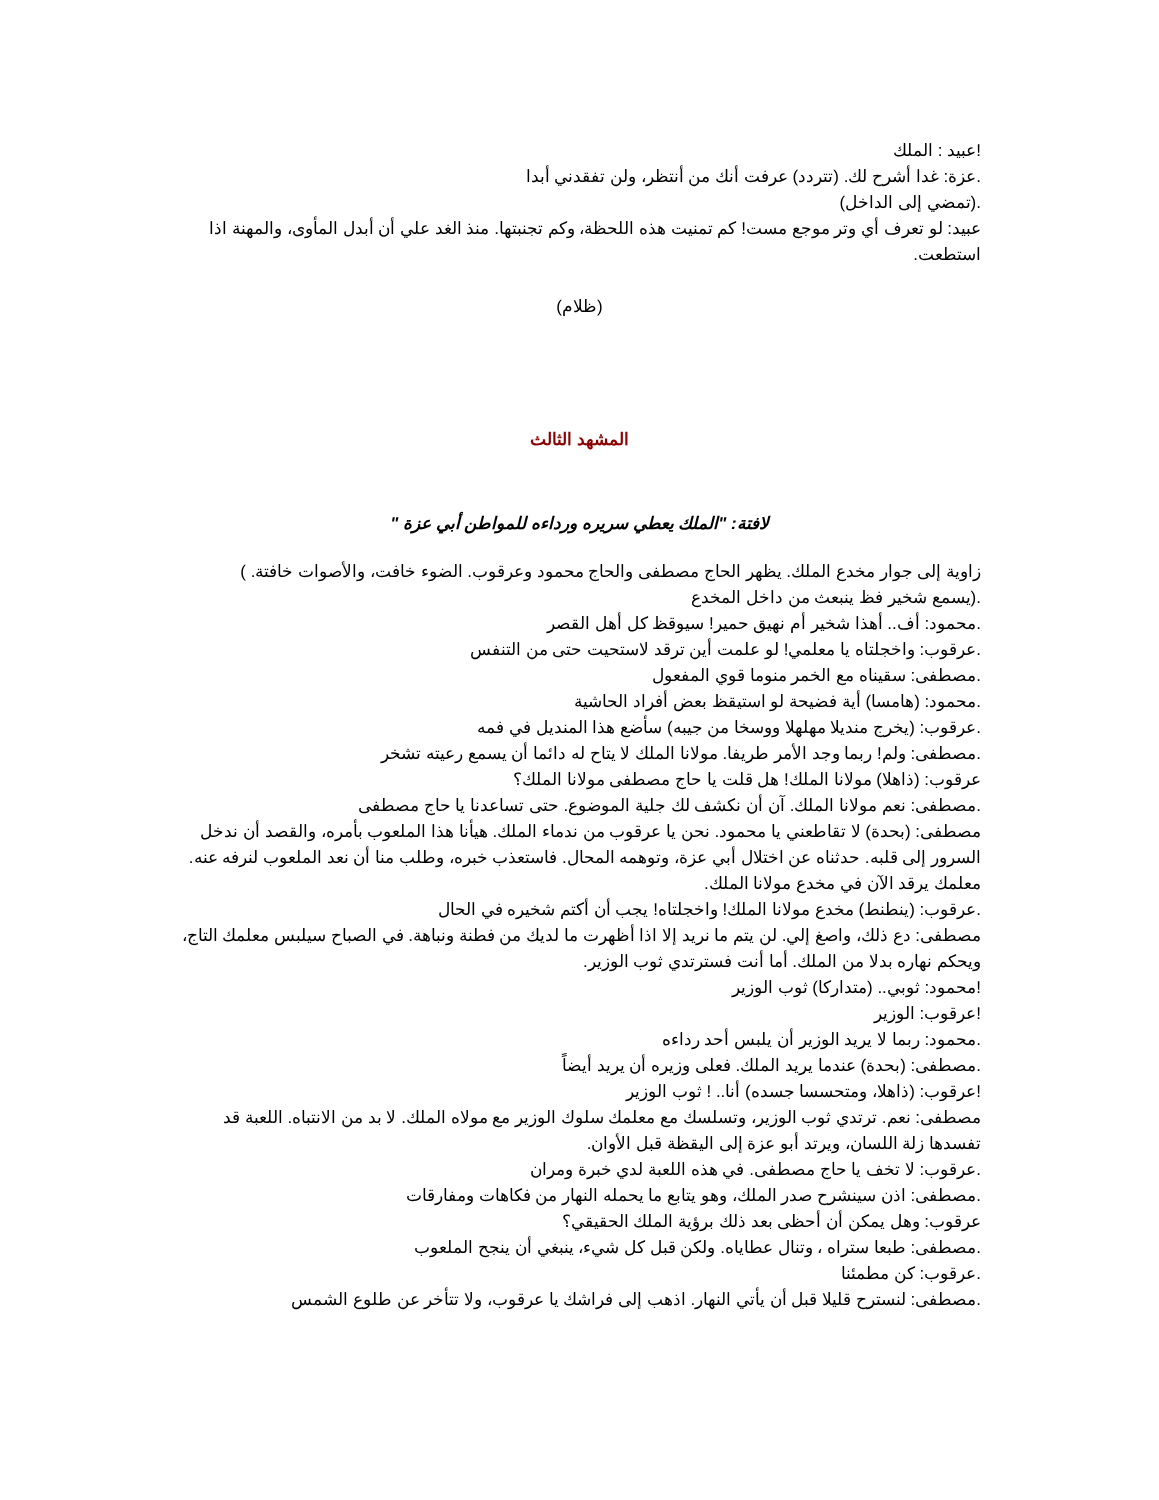!عبيد : الملك
.عزة: غدا أشرح لك. (تتردد) عرفت أنك من أنتظر، ولن تفقدني أبدا
.(تمضي إلى الداخل)
عبيد: لو تعرف أي وتر موجع مست! كم تمنيت هذه اللحظة، وكم تجنبتها. منذ الغد علي أن أبدل المأوى، والمهنة اذا استطعت.
(ظلام)
المشهد الثالث
لافتة: "الملك يعطي سريره ورداءه للمواطن أبي عزة "
زاوية إلى جوار مخدع الملك. يظهر الحاج مصطفى والحاج محمود وعرقوب. الضوء خافت، والأصوات خافتة. )
.(يسمع شخير فظ ينبعث من داخل المخدع
.محمود: أف.. أهذا شخير أم نهيق حمير! سيوقظ كل أهل القصر
.عرقوب: واخجلتاه يا معلمي! لو علمت أين ترقد لاستحيت حتى من التنفس
.مصطفى: سقيناه مع الخمر منوما قوي المفعول
.محمود: (هامسا) أية فضيحة لو استيقظ بعض أفراد الحاشية
.عرقوب: (يخرج منديلا مهلهلا ووسخا من جيبه) سأضع هذا المنديل في فمه
.مصطفى: ولم! ربما وجد الأمر طريفا. مولانا الملك لا يتاح له دائما أن يسمع رعيته تشخر
عرقوب: (ذاهلا) مولانا الملك! هل قلت يا حاج مصطفى مولانا الملك؟
.مصطفى: نعم مولانا الملك. آن أن نكشف لك جلية الموضوع. حتى تساعدنا يا حاج مصطفى
مصطفى: (بحدة) لا تقاطعني يا محمود. نحن يا عرقوب من ندماء الملك. هيأنا هذا الملعوب بأمره، والقصد أن ندخل السرور إلى قلبه. حدثناه عن اختلال أبي عزة، وتوهمه المحال. فاستعذب خبره، وطلب منا أن نعد الملعوب لنرفه عنه. معلمك يرقد الآن في مخدع مولانا الملك.
.عرقوب: (ينطنط) مخدع مولانا الملك! واخجلتاه! يجب أن أكتم شخيره في الحال
مصطفى: دع ذلك، واصغ إلي. لن يتم ما نريد إلا اذا أظهرت ما لديك من فطنة ونباهة. في الصباح سيلبس معلمك التاج، ويحكم نهاره بدلا من الملك. أما أنت فسترتدي ثوب الوزير.
!محمود: ثوبي.. (متداركا) ثوب الوزير
!عرقوب: الوزير
.محمود: ربما لا يريد الوزير أن يلبس أحد رداءه
.مصطفى: (بحدة) عندما يريد الملك. فعلى وزيره أن يريد أيضاً
!عرقوب: (ذاهلا، ومتحسسا جسده) أنا.. ! ثوب الوزير
مصطفى: نعم. ترتدي ثوب الوزير، وتسلسك مع معلمك سلوك الوزير مع مولاه الملك. لا بد من الانتباه. اللعبة قد تفسدها زلة اللسان، ويرتد أبو عزة إلى اليقظة قبل الأوان.
.عرقوب: لا تخف يا حاج مصطفى. في هذه اللعبة لدي خبرة ومران
.مصطفى: اذن سينشرح صدر الملك، وهو يتابع ما يحمله النهار من فكاهات ومفارقات
عرقوب: وهل يمكن أن أحظى بعد ذلك برؤية الملك الحقيقي؟
.مصطفى: طبعا ستراه ، وتنال عطاياه. ولكن قبل كل شيء، ينبغي أن ينجح الملعوب
.عرقوب: كن مطمئنا
.مصطفى: لنسترح قليلا قبل أن يأتي النهار. اذهب إلى فراشك يا عرقوب، ولا تتأخر عن طلوع الشمس